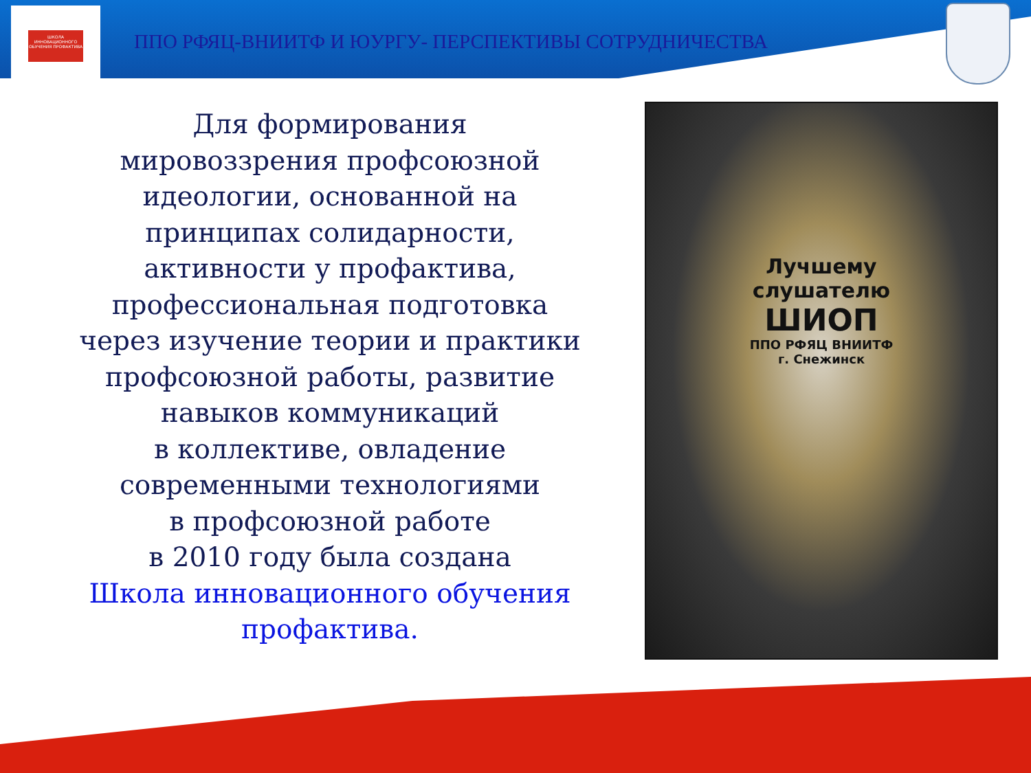ШКОЛА ИННОВАЦИОННОГО ОБУЧЕНИЯ ПРОФАКТИВА
ППО РФЯЦ-ВНИИТФ И ЮУРГУ- ПЕРСПЕКТИВЫ СОТРУДНИЧЕСТВА
Для формирования
мировоззрения профсоюзной
идеологии, основанной на
принципах солидарности,
активности у профактива,
профессиональная подготовка
через изучение теории и практики
профсоюзной работы, развитие
навыков коммуникаций
в коллективе, овладение
современными технологиями
в профсоюзной работе
в 2010 году была создана
Школа инновационного обучения
профактива.
Лучшему
слушателю
ШИОП
ППО РФЯЦ ВНИИТФ
г. Снежинск